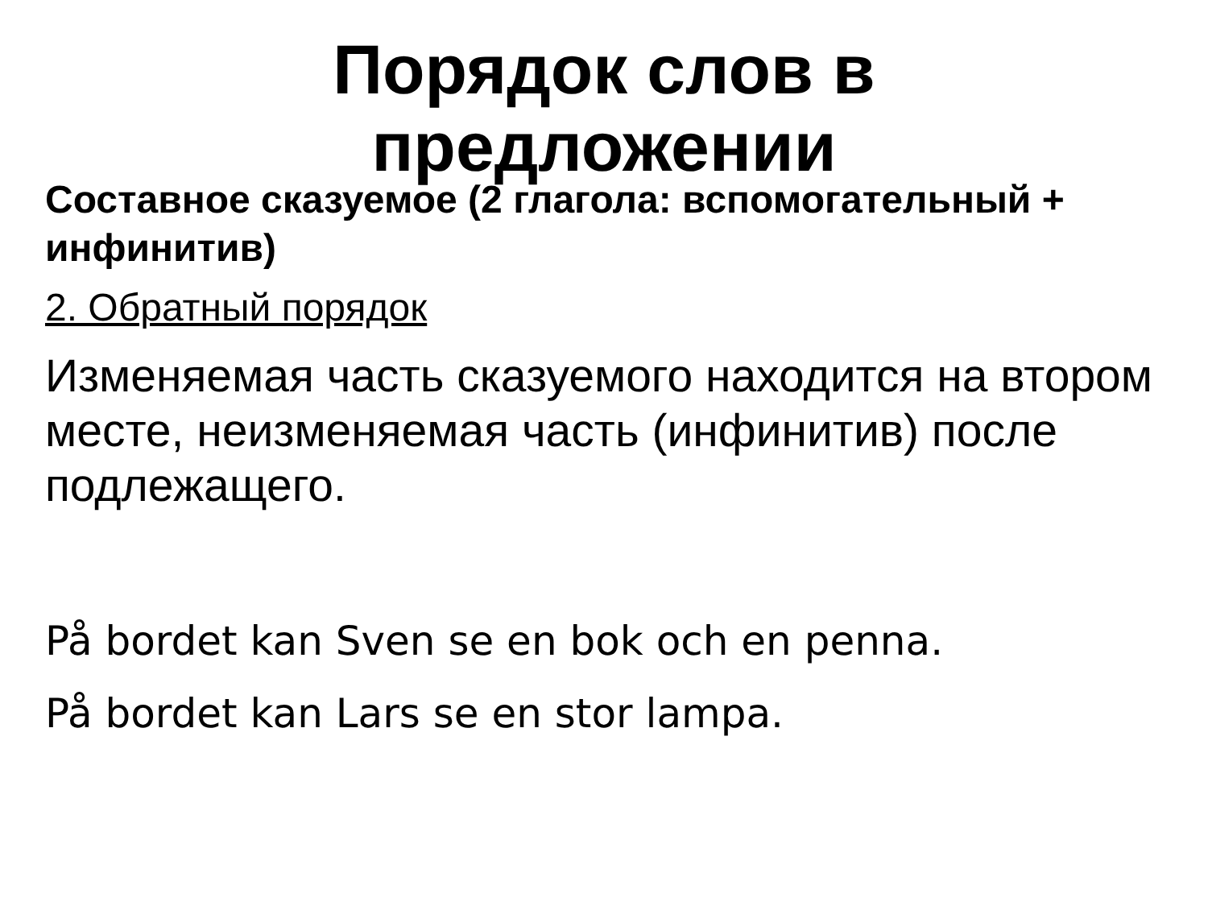Порядок слов в
предложении
Составное сказуемое (2 глагола: вспомогательный + инфинитив)
2. Обратный порядок
Изменяемая часть сказуемого находится на втором месте, неизменяемая часть (инфинитив) после подлежащего.
På bordet kan Sven se en bok och en penna.
På bordet kan Lars se en stor lampa.